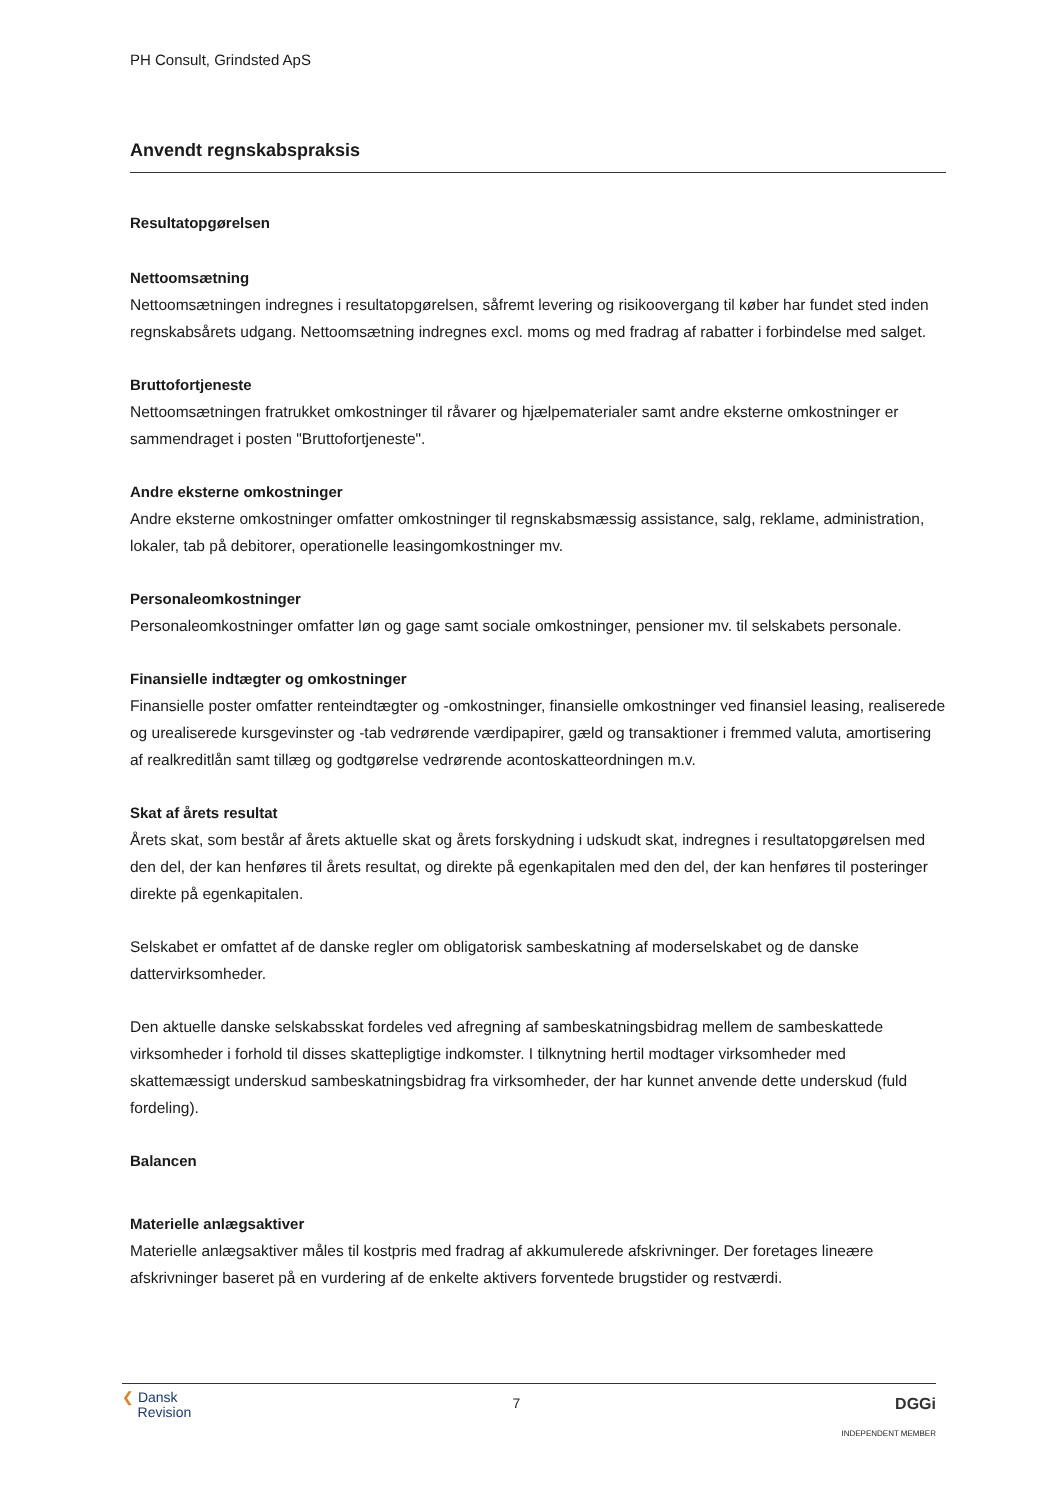PH Consult, Grindsted ApS
Anvendt regnskabspraksis
Resultatopgørelsen
Nettoomsætning
Nettoomsætningen indregnes i resultatopgørelsen, såfremt levering og risikoovergang til køber har fundet sted inden regnskabsårets udgang. Nettoomsætning indregnes excl. moms og med fradrag af rabatter i forbindelse med salget.
Bruttofortjeneste
Nettoomsætningen fratrukket omkostninger til råvarer og hjælpematerialer samt andre eksterne omkostninger er sammendraget i posten "Bruttofortjeneste".
Andre eksterne omkostninger
Andre eksterne omkostninger omfatter omkostninger til regnskabsmæssig assistance, salg, reklame, administration, lokaler, tab på debitorer, operationelle leasingomkostninger mv.
Personaleomkostninger
Personaleomkostninger omfatter løn og gage samt sociale omkostninger, pensioner mv. til selskabets personale.
Finansielle indtægter og omkostninger
Finansielle poster omfatter renteindtægter og -omkostninger, finansielle omkostninger ved finansiel leasing, realiserede og urealiserede kursgevinster og -tab vedrørende værdipapirer, gæld og transaktioner i fremmed valuta, amortisering af realkreditlån samt tillæg og godtgørelse vedrørende acontoskatteordningen m.v.
Skat af årets resultat
Årets skat, som består af årets aktuelle skat og årets forskydning i udskudt skat, indregnes i resultatopgørelsen med den del, der kan henføres til årets resultat, og direkte på egenkapitalen med den del, der kan henføres til posteringer direkte på egenkapitalen.
Selskabet er omfattet af de danske regler om obligatorisk sambeskatning af moderselskabet og de danske dattervirksomheder.
Den aktuelle danske selskabsskat fordeles ved afregning af sambeskatningsbidrag mellem de sambeskattede virksomheder i forhold til disses skattepligtige indkomster. I tilknytning hertil modtager virksomheder med skattemæssigt underskud sambeskatningsbidrag fra virksomheder, der har kunnet anvende dette underskud (fuld fordeling).
Balancen
Materielle anlægsaktiver
Materielle anlægsaktiver måles til kostpris med fradrag af akkumulerede afskrivninger. Der foretages lineære afskrivninger baseret på en vurdering af de enkelte aktivers forventede brugstider og restværdi.
❮ Dansk
Revision
7 DGGi
INDEPENDENT MEMBER